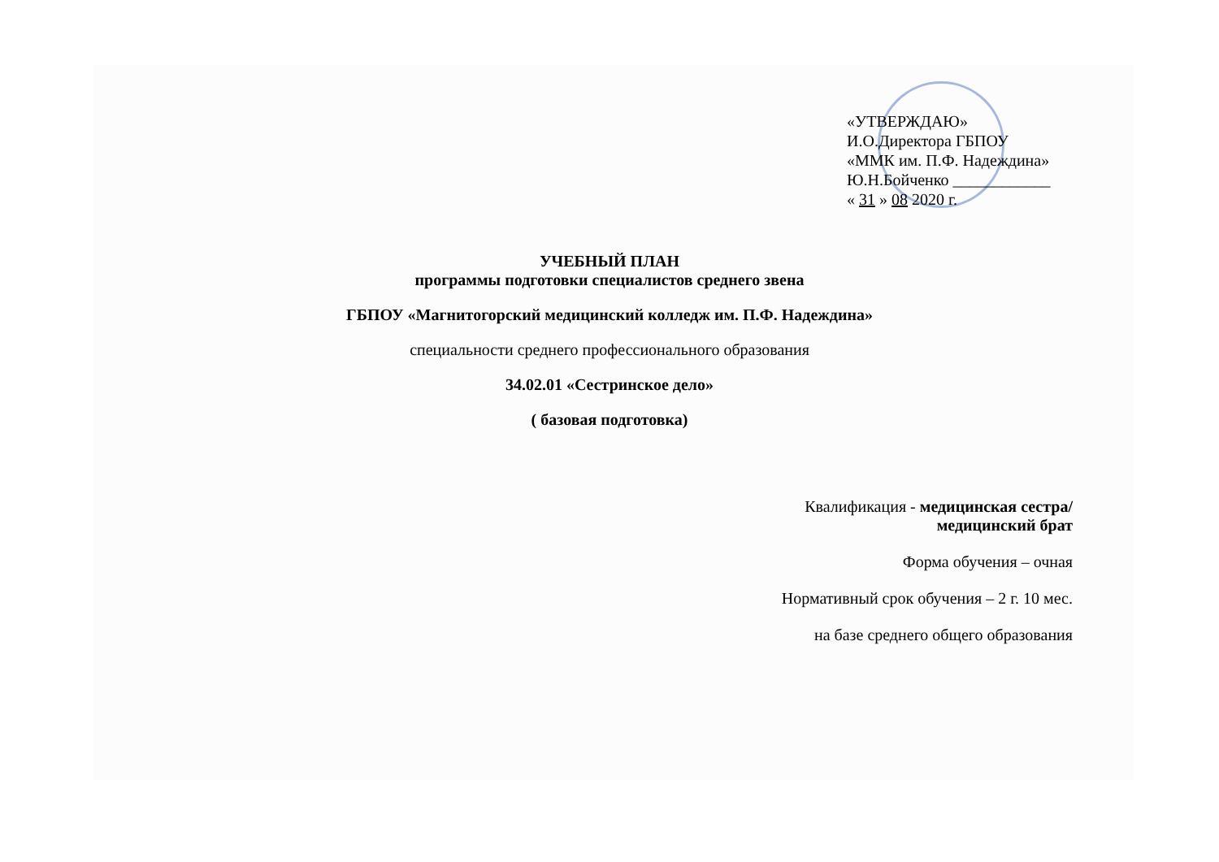«УТВЕРЖДАЮ»
И.О.Директора ГБПОУ
«ММК им. П.Ф. Надеждина»
Ю.Н.Бойченко ____________
« 31 » 08 2020 г.
УЧЕБНЫЙ ПЛАН
программы подготовки специалистов среднего звена
ГБПОУ «Магнитогорский медицинский колледж им. П.Ф. Надеждина»
специальности среднего профессионального образования
34.02.01 «Сестринское дело»
( базовая подготовка)
Квалификация - медицинская сестра/
медицинский брат
Форма обучения – очная
Нормативный срок обучения – 2 г. 10 мес.
на базе среднего общего образования